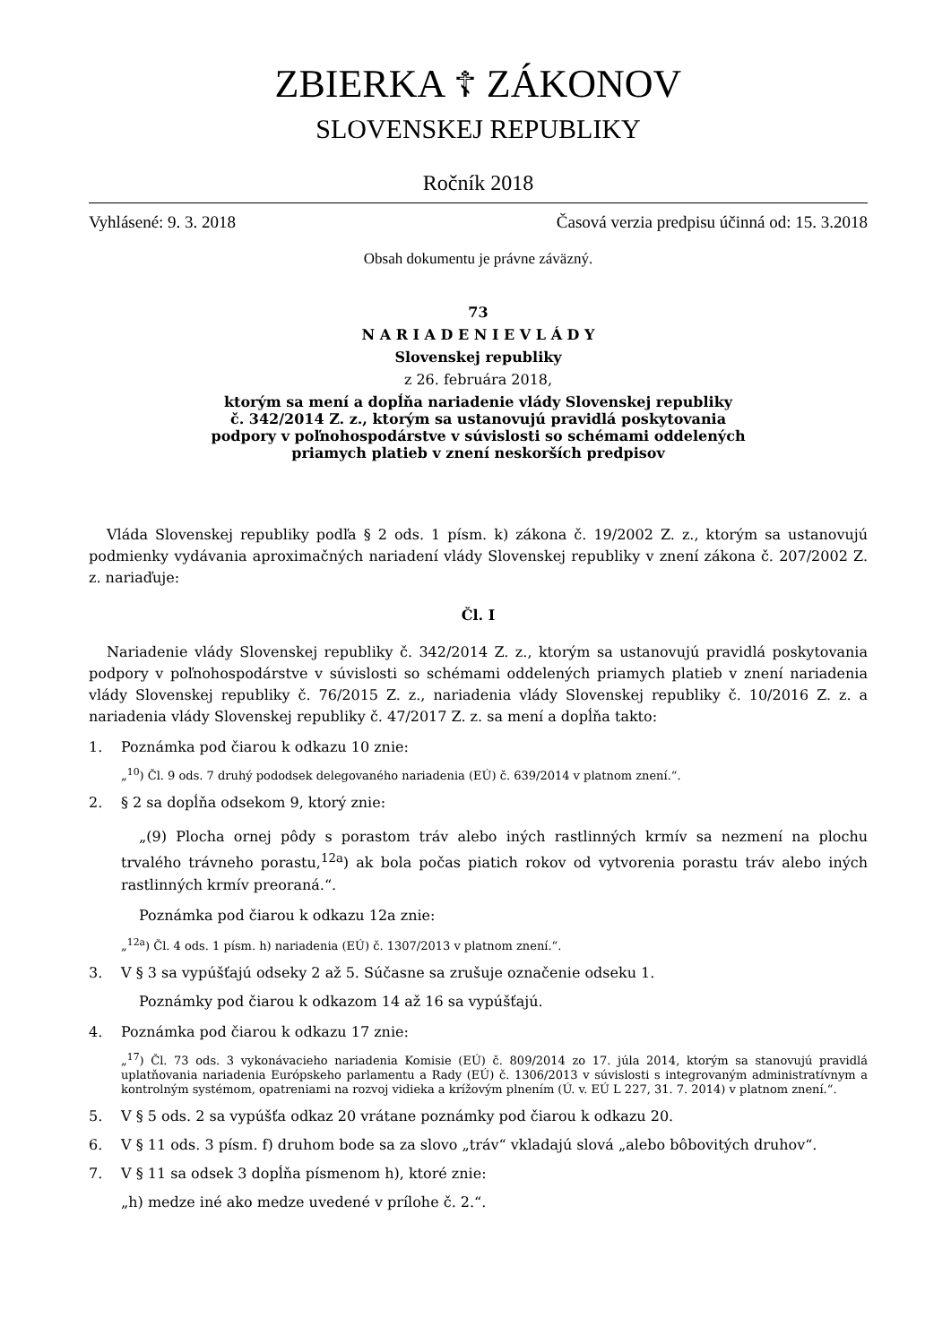ZBIERKA ☦ ZÁKONOV
SLOVENSKEJ REPUBLIKY
Ročník 2018
Vyhlásené: 9. 3. 2018 Časová verzia predpisu účinná od: 15. 3.2018
Obsah dokumentu je právne záväzný.
73
N A R I A D E N I E V L Á D Y
Slovenskej republiky
z 26. februára 2018,
ktorým sa mení a dopĺňa nariadenie vlády Slovenskej republiky
č. 342/2014 Z. z., ktorým sa ustanovujú pravidlá poskytovania
podpory v poľnohospodárstve v súvislosti so schémami oddelených
priamych platieb v znení neskorších predpisov
Vláda Slovenskej republiky podľa § 2 ods. 1 písm. k) zákona č. 19/2002 Z. z., ktorým sa ustanovujú podmienky vydávania aproximačných nariadení vlády Slovenskej republiky v znení zákona č. 207/2002 Z. z. nariaďuje:
Čl. I
Nariadenie vlády Slovenskej republiky č. 342/2014 Z. z., ktorým sa ustanovujú pravidlá poskytovania podpory v poľnohospodárstve v súvislosti so schémami oddelených priamych platieb v znení nariadenia vlády Slovenskej republiky č. 76/2015 Z. z., nariadenia vlády Slovenskej republiky č. 10/2016 Z. z. a nariadenia vlády Slovenskej republiky č. 47/2017 Z. z. sa mení a dopĺňa takto:
1. Poznámka pod čiarou k odkazu 10 znie:
„<sup>10</sup>) Čl. 9 ods. 7 druhý pododsek delegovaného nariadenia (EÚ) č. 639/2014 v platnom znení.“.
2. § 2 sa dopĺňa odsekom 9, ktorý znie:
„(9) Plocha ornej pôdy s porastom tráv alebo iných rastlinných krmív sa nezmení na plochu trvalého trávneho porastu,<sup>12a</sup>) ak bola počas piatich rokov od vytvorenia porastu tráv alebo iných rastlinných krmív preoraná.“.
Poznámka pod čiarou k odkazu 12a znie:
„<sup>12a</sup>) Čl. 4 ods. 1 písm. h) nariadenia (EÚ) č. 1307/2013 v platnom znení.“.
3. V § 3 sa vypúšťajú odseky 2 až 5. Súčasne sa zrušuje označenie odseku 1.
Poznámky pod čiarou k odkazom 14 až 16 sa vypúšťajú.
4. Poznámka pod čiarou k odkazu 17 znie:
„<sup>17</sup>) Čl. 73 ods. 3 vykonávacieho nariadenia Komisie (EÚ) č. 809/2014 zo 17. júla 2014, ktorým sa stanovujú pravidlá uplatňovania nariadenia Európskeho parlamentu a Rady (EÚ) č. 1306/2013 v súvislosti s integrovaným administratívnym a kontrolným systémom, opatreniami na rozvoj vidieka a krížovým plnením (Ú. v. EÚ L 227, 31. 7. 2014) v platnom znení.“.
5. V § 5 ods. 2 sa vypúšťa odkaz 20 vrátane poznámky pod čiarou k odkazu 20.
6. V § 11 ods. 3 písm. f) druhom bode sa za slovo „tráv“ vkladajú slová „alebo bôbovitých druhov“.
7. V § 11 sa odsek 3 dopĺňa písmenom h), ktoré znie:
„h) medze iné ako medze uvedené v prílohe č. 2.“.